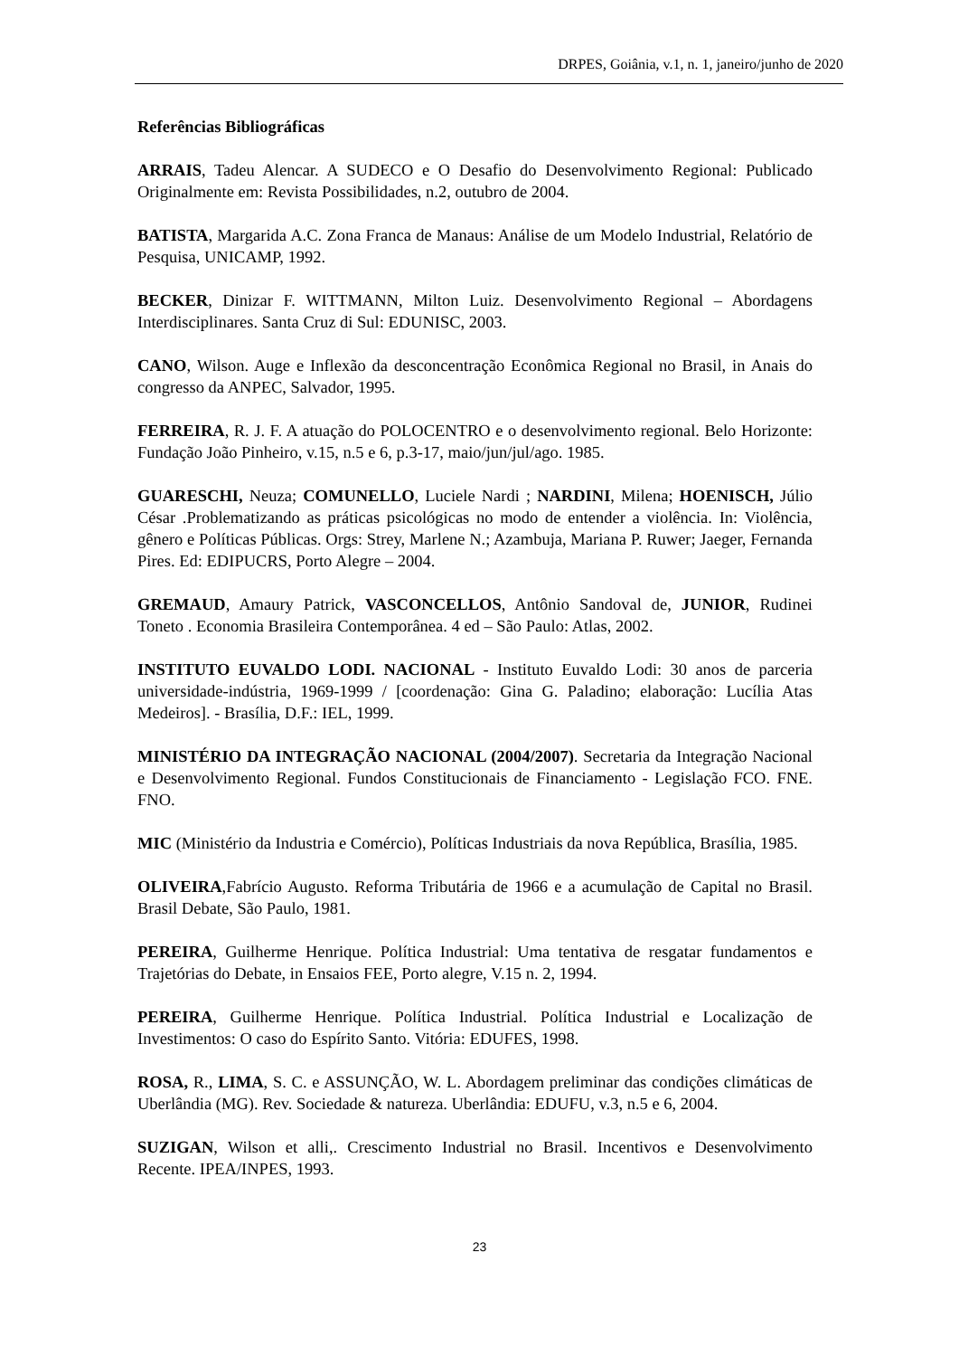DRPES, Goiânia, v.1, n. 1, janeiro/junho de 2020
Referências Bibliográficas
ARRAIS, Tadeu Alencar. A SUDECO e O Desafio do Desenvolvimento Regional: Publicado Originalmente em: Revista Possibilidades, n.2, outubro de 2004.
BATISTA, Margarida A.C. Zona Franca de Manaus: Análise de um Modelo Industrial, Relatório de Pesquisa, UNICAMP, 1992.
BECKER, Dinizar F. WITTMANN, Milton Luiz. Desenvolvimento Regional – Abordagens Interdisciplinares. Santa Cruz di Sul: EDUNISC, 2003.
CANO, Wilson. Auge e Inflexão da desconcentração Econômica Regional no Brasil, in Anais do congresso da ANPEC, Salvador, 1995.
FERREIRA, R. J. F. A atuação do POLOCENTRO e o desenvolvimento regional. Belo Horizonte: Fundação João Pinheiro, v.15, n.5 e 6, p.3-17, maio/jun/jul/ago. 1985.
GUARESCHI, Neuza; COMUNELLO, Luciele Nardi ; NARDINI, Milena; HOENISCH, Júlio César .Problematizando as práticas psicológicas no modo de entender a violência. In: Violência, gênero e Políticas Públicas. Orgs: Strey, Marlene N.; Azambuja, Mariana P. Ruwer; Jaeger, Fernanda Pires. Ed: EDIPUCRS, Porto Alegre – 2004.
GREMAUD, Amaury Patrick, VASCONCELLOS, Antônio Sandoval de, JUNIOR, Rudinei Toneto . Economia Brasileira Contemporânea. 4 ed – São Paulo: Atlas, 2002.
INSTITUTO EUVALDO LODI. NACIONAL - Instituto Euvaldo Lodi: 30 anos de parceria universidade-indústria, 1969-1999 / [coordenação: Gina G. Paladino; elaboração: Lucília Atas Medeiros]. - Brasília, D.F.: IEL, 1999.
MINISTÉRIO DA INTEGRAÇÃO NACIONAL (2004/2007). Secretaria da Integração Nacional e Desenvolvimento Regional. Fundos Constitucionais de Financiamento - Legislação FCO. FNE. FNO.
MIC (Ministério da Industria e Comércio), Políticas Industriais da nova República, Brasília, 1985.
OLIVEIRA,Fabrício Augusto. Reforma Tributária de 1966 e a acumulação de Capital no Brasil. Brasil Debate, São Paulo, 1981.
PEREIRA, Guilherme Henrique. Política Industrial: Uma tentativa de resgatar fundamentos e Trajetórias do Debate, in Ensaios FEE, Porto alegre, V.15 n. 2, 1994.
PEREIRA, Guilherme Henrique. Política Industrial. Política Industrial e Localização de Investimentos: O caso do Espírito Santo. Vitória: EDUFES, 1998.
ROSA, R., LIMA, S. C. e ASSUNÇÃO, W. L. Abordagem preliminar das condições climáticas de Uberlândia (MG). Rev. Sociedade & natureza. Uberlândia: EDUFU, v.3, n.5 e 6, 2004.
SUZIGAN, Wilson et alli,. Crescimento Industrial no Brasil. Incentivos e Desenvolvimento Recente. IPEA/INPES, 1993.
23